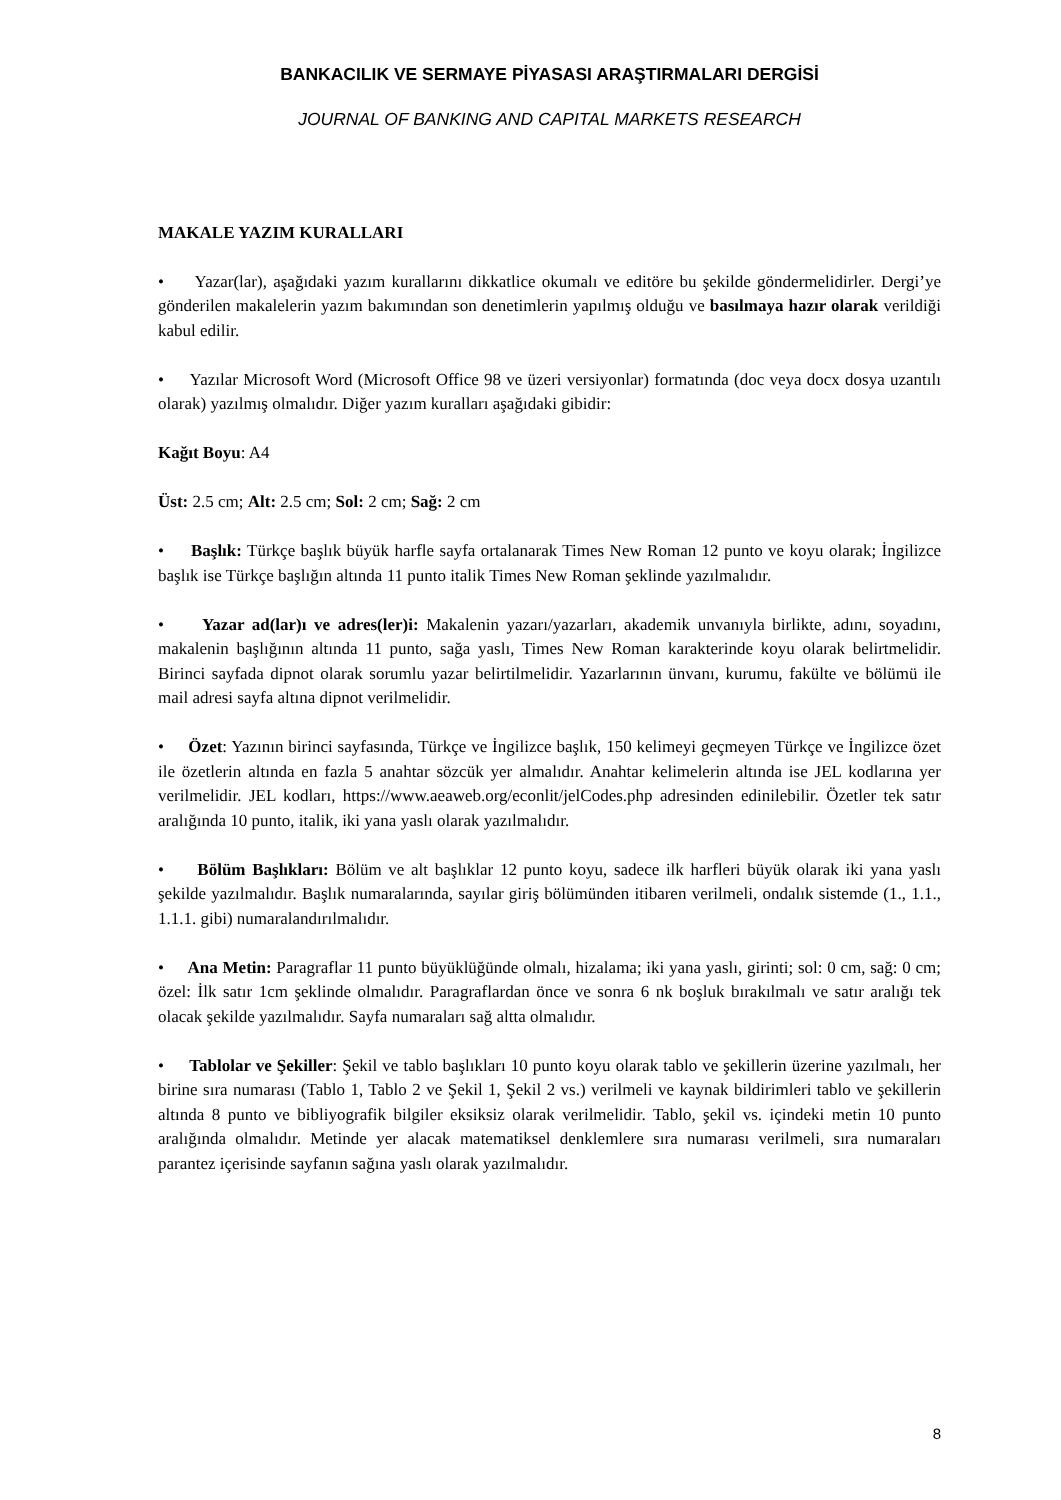BANKACILIK VE SERMAYE PİYASASI ARAŞTIRMALARI DERGİSİ
JOURNAL OF BANKING AND CAPITAL MARKETS RESEARCH
MAKALE YAZIM KURALLARI
• Yazar(lar), aşağıdaki yazım kurallarını dikkatlice okumalı ve editöre bu şekilde göndermelidirler. Dergi’ye gönderilen makalelerin yazım bakımından son denetimlerin yapılmış olduğu ve basılmaya hazır olarak verildiği kabul edilir.
• Yazılar Microsoft Word (Microsoft Office 98 ve üzeri versiyonlar) formatında (doc veya docx dosya uzantılı olarak) yazılmış olmalıdır. Diğer yazım kuralları aşağıdaki gibidir:
Kağıt Boyu: A4
Üst: 2.5 cm; Alt: 2.5 cm; Sol: 2 cm; Sağ: 2 cm
• Başlık: Türkçe başlık büyük harfle sayfa ortalanarak Times New Roman 12 punto ve koyu olarak; İngilizce başlık ise Türkçe başlığın altında 11 punto italik Times New Roman şeklinde yazılmalıdır.
• Yazar ad(lar)ı ve adres(ler)i: Makalenin yazarı/yazarları, akademik unvanıyla birlikte, adını, soyadını, makalenin başlığının altında 11 punto, sağa yaslı, Times New Roman karakterinde koyu olarak belirtmelidir. Birinci sayfada dipnot olarak sorumlu yazar belirtilmelidir. Yazarlarının ünvanı, kurumu, fakülte ve bölümü ile mail adresi sayfa altına dipnot verilmelidir.
• Özet: Yazının birinci sayfasında, Türkçe ve İngilizce başlık, 150 kelimeyi geçmeyen Türkçe ve İngilizce özet ile özetlerin altında en fazla 5 anahtar sözcük yer almalıdır. Anahtar kelimelerin altında ise JEL kodlarına yer verilmelidir. JEL kodları, https://www.aeaweb.org/econlit/jelCodes.php adresinden edinilebilir. Özetler tek satır aralığında 10 punto, italik, iki yana yaslı olarak yazılmalıdır.
• Bölüm Başlıkları: Bölüm ve alt başlıklar 12 punto koyu, sadece ilk harfleri büyük olarak iki yana yaslı şekilde yazılmalıdır. Başlık numaralarında, sayılar giriş bölümünden itibaren verilmeli, ondalık sistemde (1., 1.1., 1.1.1. gibi) numaralandırılmalıdır.
• Ana Metin: Paragraflar 11 punto büyüklüğünde olmalı, hizalama; iki yana yaslı, girinti; sol: 0 cm, sağ: 0 cm; özel: İlk satır 1cm şeklinde olmalıdır. Paragraflardan önce ve sonra 6 nk boşluk bırakılmalı ve satır aralığı tek olacak şekilde yazılmalıdır. Sayfa numaraları sağ altta olmalıdır.
• Tablolar ve Şekiller: Şekil ve tablo başlıkları 10 punto koyu olarak tablo ve şekillerin üzerine yazılmalı, her birine sıra numarası (Tablo 1, Tablo 2 ve Şekil 1, Şekil 2 vs.) verilmeli ve kaynak bildirimleri tablo ve şekillerin altında 8 punto ve bibliyografik bilgiler eksiksiz olarak verilmelidir. Tablo, şekil vs. içindeki metin 10 punto aralığında olmalıdır. Metinde yer alacak matematiksel denklemlere sıra numarası verilmeli, sıra numaraları parantez içerisinde sayfanın sağına yaslı olarak yazılmalıdır.
8